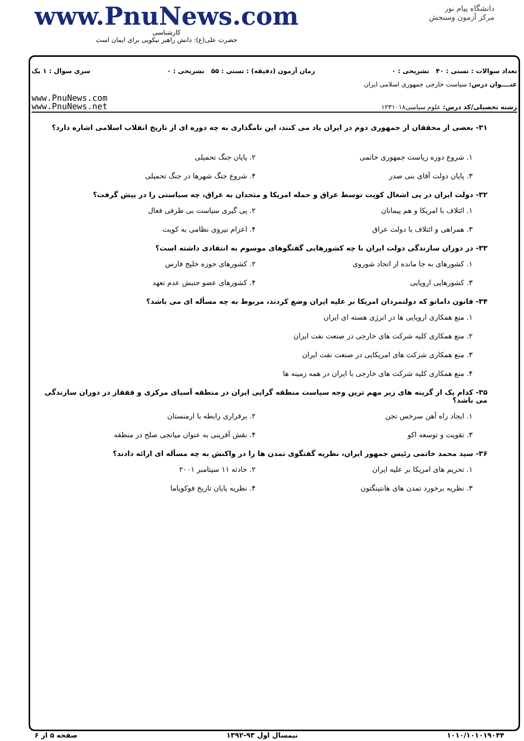www.PnuNews.com
کارشناسی
حضرت علی(ع): دانش راهبر نیکویی برای ایمان است
دانشگاه پیام نور
مرکز آزمون وسنجش
تعداد سوالات : تستی : ۴۰ تشریحی : ۰ زمان آزمون (دقیقه) : تستی : ۵۵ تشریحی : ۰ سری سوال : ۱ یک
عنــــوان درس: سیاست خارجی جمهوری اسلامی ایران
رشته تحصیلی/کد درس: علوم سیاسی۱۲۳۱۰۱۸
www.PnuNews.com
www.PnuNews.net
۳۱- بعضی از محققان از جمهوری دوم در ایران یاد می کنند، این نامگذاری به چه دوره ای از تاریخ انقلاب اسلامی اشاره دارد؟
۱. شروع دوره ریاست جمهوری خاتمی
۲. پایان جنگ تحمیلی
۳. پایان دولت آقای بنی صدر
۴. شروع جنگ شهرها در جنگ تحمیلی
۳۲- دولت ایران در پی اشغال کویت توسط عراق و حمله امریکا و متحدان به عراق، چه سیاستی را در پیش گرفت؟
۱. ائتلاف با امریکا و هم پیمانان
۲. پی گیری سیاست بی طرفی فعال
۳. همراهی و ائتلاف با دولت عراق
۴. اعزام نیروی نظامی به کویت
۳۳- در دوران سازندگی دولت ایران با چه کشورهایی گفتگوهای موسوم به انتقادی داشته است؟
۱. کشورهای به جا مانده از اتحاد شوروی
۲. کشورهای حوزه خلیج فارس
۳. کشورهایی اروپایی
۴. کشورهای عضو جنبش عدم تعهد
۳۴- قانون داماتو که دولتمردان امریکا بر علیه ایران وضع کردند، مربوط به چه مسأله ای می باشد؟
۱. منع همکاری اروپایی ها در انرژی هسته ای ایران
۲. منع همکاری کلیه شرکت های خارجی در صنعت نفت ایران
۳. منع همکاری شرکت های امریکایی در صنعت نفت ایران
۴. منع همکاری کلیه شرکت های خارجی با ایران در همه زمینه ها
۳۵- کدام یک از گزینه های زیر مهم ترین وجه سیاست منطقه گرایی ایران در منطقه آسیای مرکزی و قفقاز در دوران سازندگی می باشد؟
۱. ایجاد راه آهن سرخس تجن
۲. برقراری رابطه با ارمنستان
۳. تقویت و توسعه اکو
۴. نقش آفرینی به عنوان میانجی صلح در منطقه
۳۶- سید محمد خاتمی رئیس جمهور ایران، نظریه گفتگوی تمدن ها را در واکنش به چه مسأله ای ارائه دادند؟
۱. تحریم های امریکا بر علیه ایران
۲. حادثه ۱۱ سپتامبر ۲۰۰۱
۳. نظریه برخورد تمدن های هانتینگتون
۴. نظریه پایان تاریخ فوکویاما
۱۰۱۰/۱۰۱۰۱۹۰۴۴ نیمسال اول ۹۳-۱۳۹۲ صفحه ۵ از ۶